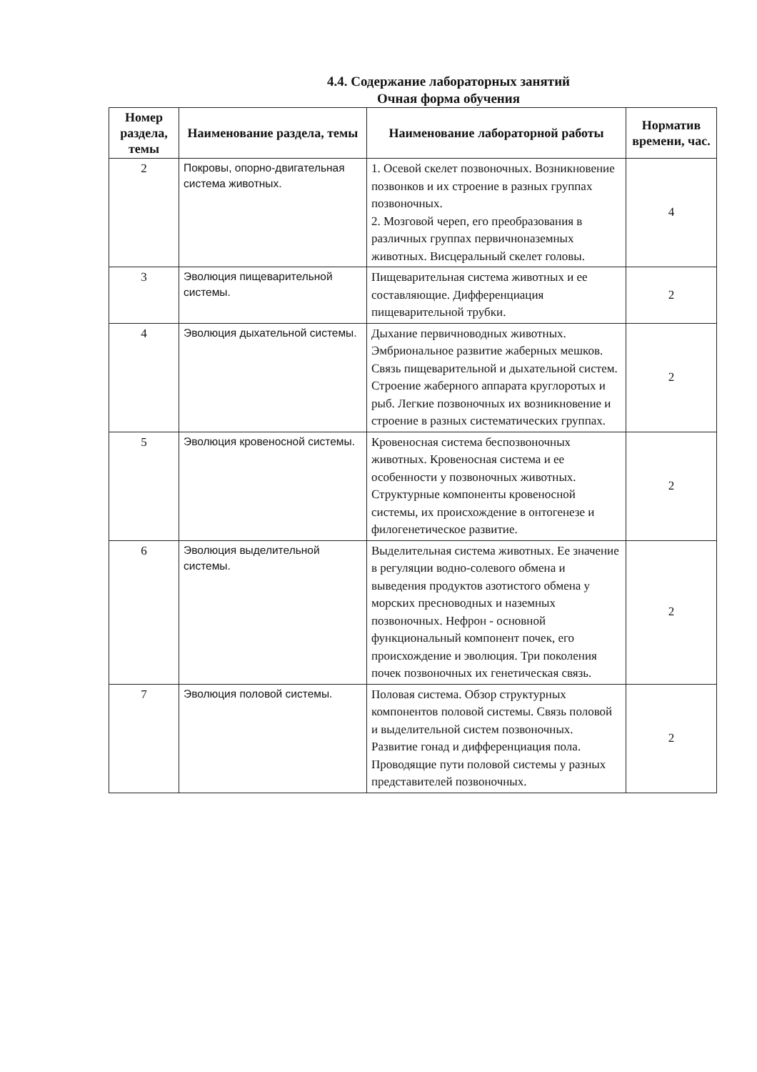4.4. Содержание лабораторных занятий
Очная форма обучения
| Номер раздела, темы | Наименование раздела, темы | Наименование лабораторной работы | Норматив времени, час. |
| --- | --- | --- | --- |
| 2 | Покровы, опорно-двигательная система животных. | 1. Осевой скелет позвоночных. Возникновение позвонков и их строение в разных группах позвоночных. 2. Мозговой череп, его преобразования в различных группах первичноназемных животных. Висцеральный скелет головы. | 4 |
| 3 | Эволюция пищеварительной системы. | Пищеварительная система животных и ее составляющие. Дифференциация пищеварительной трубки. | 2 |
| 4 | Эволюция дыхательной системы. | Дыхание первичноводных животных. Эмбриональное развитие жаберных мешков. Связь пищеварительной и дыхательной систем. Строение жаберного аппарата круглоротых и рыб. Легкие позвоночных их возникновение и строение в разных систематических группах. | 2 |
| 5 | Эволюция кровеносной системы. | Кровеносная система беспозвоночных животных. Кровеносная система и ее особенности у позвоночных животных. Структурные компоненты кровеносной системы, их происхождение в онтогенезе и филогенетическое развитие. | 2 |
| 6 | Эволюция выделительной системы. | Выделительная система животных. Ее значение в регуляции водно-солевого обмена и выведения продуктов азотистого обмена у морских пресноводных и наземных позвоночных. Нефрон - основной функциональный компонент почек, его происхождение и эволюция. Три поколения почек позвоночных их генетическая связь. | 2 |
| 7 | Эволюция половой системы. | Половая система. Обзор структурных компонентов половой системы. Связь половой и выделительной систем позвоночных. Развитие гонад и дифференциация пола. Проводящие пути половой системы у разных представителей позвоночных. | 2 |